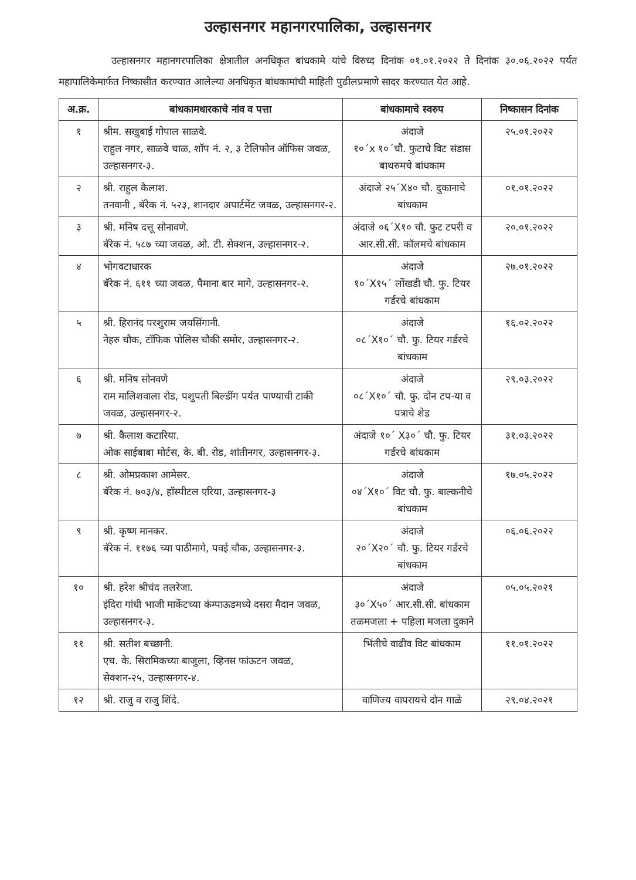उल्हासनगर महानगरपालिका, उल्हासनगर
उल्हासनगर महानगरपालिका क्षेत्रातील अनधिकृत बांधकामे यांचे विरुध्द दिनांक ०१.०१.२०२२ ते दिनांक ३०.०६.२०२२ पर्यत महापालिकेमार्फत निष्कासीत करण्यात आलेल्या अनधिकृत बांधकामांची माहिती पुढीलप्रमाणे सादर करण्यात येत आहे.
| अ.क्र. | बांधकामधारकाचे नांव व पत्ता | बांधकामाचे स्वरुप | निष्कासन दिनांक |
| --- | --- | --- | --- |
| १ | श्रीम. सखुबाई गोपाल साळवे. राहुल नगर, साळवे चाळ, शॉप नं. २, ३ टेलिफोन ऑफिस जवळ, उल्हासनगर-३. | अंदाजे १०´x १०´चौ. फुटाचे विट संडास बाथरुमचे बांधकाम | २५.०१.२०२२ |
| २ | श्री. राहुल कैलाश. तनवानी , बॅरेक नं. ५२३, शानदार अपार्टमेंट जवळ, उल्हासनगर-२. | अंदाजे २५´X४० चौ. दुकानाचे बांधकाम | ०१.०१.२०२२ |
| ३ | श्री. मनिष दत्तू सोनावणे. बॅरेक नं. ५८७ च्या जवळ, ओ. टी. सेक्शन, उल्हासनगर-२. | अंदाजे ०६´X१० चौ. फुट टपरी व आर.सी.सी. कॉलमचे बांधकाम | २०.०१.२०२२ |
| ४ | भोगवटाधारक बॅरेक नं. ६११ च्या जवळ, पैमाना बार मागे, उल्हासनगर-२. | अंदाजे १०´X१५´ लोंखडी चौ. फु. टियर गर्डरचे बांधकाम | २७.०१.२०२२ |
| ५ | श्री. हिरानंद परशुराम जयसिंगानी. नेहरु चौक, टॉफिक पोलिस चौकी समोर, उल्हासनगर-२. | अंदाजे ०८´X१०´ चौ. फु. टियर गर्डरचे बांधकाम | १६.०२.२०२२ |
| ६ | श्री. मनिष सोनवणे राम मालिशवाला रोड, पशुपती बिल्डींग पर्यत पाण्याची टाकी जवळ, उल्हासनगर-२. | अंदाजे ०८´X१०´ चौ. फु. दोन टप-या व पत्राचे शेड | २९.०३.२०२२ |
| ७ | श्री. कैलाश कटारिया. ओक साईबाबा मोर्टस, के. बी. रोड, शांतीनगर, उल्हासनगर-३. | अंदाजे १०´ X३०´ चौ. फु. टियर गर्डरचे बांधकाम | ३१.०३.२०२२ |
| ८ | श्री. ओमप्रकाश आमेसर. बॅरेक नं. ७०३/४, हॉस्पीटल एरिया, उल्हासनगर-३ | अंदाजे ०४´X१०´ विट चौ. फु. बाल्कनीचे बांधकाम | १७.०५.२०२२ |
| ९ | श्री. कृष्ण मानकर. बॅरेक नं. ११७६ च्या पाठीमागे, पवई चौक, उल्हासनगर-३. | अंदाजे २०´X२०´ चौ. फु. टियर गर्डरचे बांधकाम | ०६.०६.२०२२ |
| १० | श्री. हरेश श्रीचंद तलरेजा. इंदिरा गांधी भाजी मार्केटच्या कंम्पाऊडमध्ये दसरा मैदान जवळ, उल्हासनगर-३. | अंदाजे ३०´X५०´ आर.सी.सी. बांधकाम तळमजला + पहिला मजला दुकाने | ०५.०५.२०२१ |
| ११ | श्री. सतीश बच्छानी. एच. के. सिरामिकच्या बाजुला, व्हिनस फांऊटन जवळ, सेक्शन-२५, उल्हासनगर-४. | भिंतीचे वाढीव विट बांधकाम | ११.०१.२०२२ |
| १२ | श्री. राजु व राजु शिंदे. | वाणिज्य वापरायचे दोन गाळे | २९.०४.२०२१ |